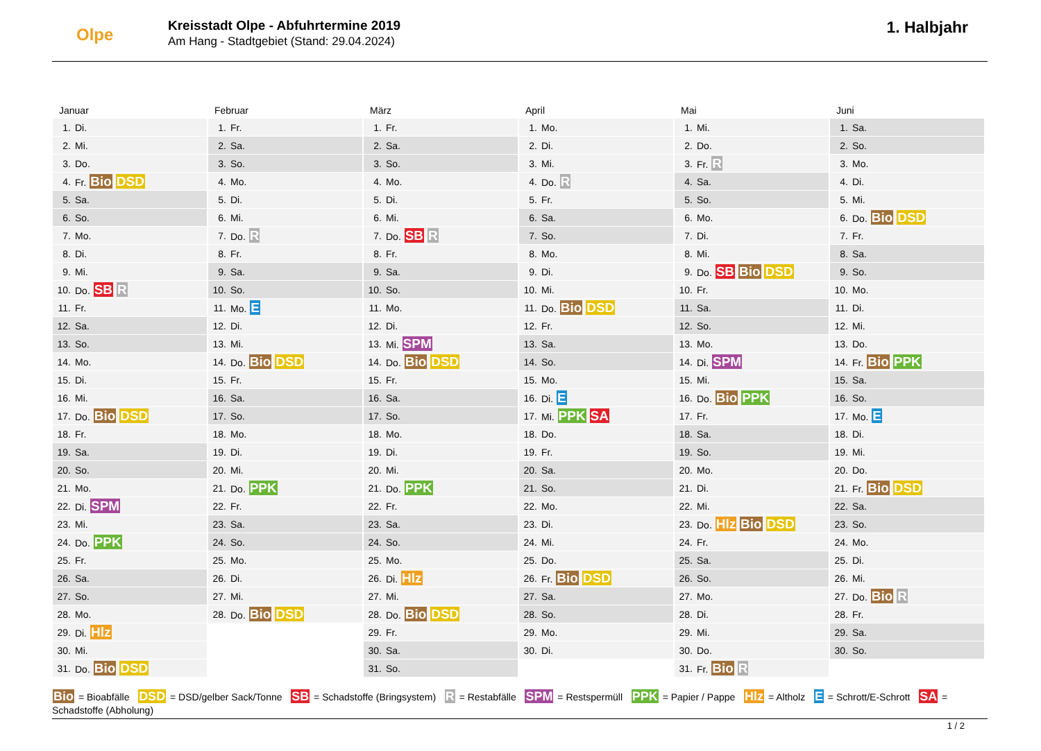Olpe
Kreisstadt Olpe - Abfuhrtermine 2019
Am Hang - Stadtgebiet (Stand: 29.04.2024)
1. Halbjahr
Januar
| 1. | Di. |
| 2. | Mi. |
| 3. | Do. |
| 4. | Fr. Bio DSD |
| 5. | Sa. |
| 6. | So. |
| 7. | Mo. |
| 8. | Di. |
| 9. | Mi. |
| 10. | Do. SB R |
| 11. | Fr. |
| 12. | Sa. |
| 13. | So. |
| 14. | Mo. |
| 15. | Di. |
| 16. | Mi. |
| 17. | Do. Bio DSD |
| 18. | Fr. |
| 19. | Sa. |
| 20. | So. |
| 21. | Mo. |
| 22. | Di. SPM |
| 23. | Mi. |
| 24. | Do. PPK |
| 25. | Fr. |
| 26. | Sa. |
| 27. | So. |
| 28. | Mo. |
| 29. | Di. Hlz |
| 30. | Mi. |
| 31. | Do. Bio DSD |
Februar
| 1. | Fr. |
| 2. | Sa. |
| 3. | So. |
| 4. | Mo. |
| 5. | Di. |
| 6. | Mi. |
| 7. | Do. R |
| 8. | Fr. |
| 9. | Sa. |
| 10. | So. |
| 11. | Mo. E |
| 12. | Di. |
| 13. | Mi. |
| 14. | Do. Bio DSD |
| 15. | Fr. |
| 16. | Sa. |
| 17. | So. |
| 18. | Mo. |
| 19. | Di. |
| 20. | Mi. |
| 21. | Do. PPK |
| 22. | Fr. |
| 23. | Sa. |
| 24. | So. |
| 25. | Mo. |
| 26. | Di. |
| 27. | Mi. |
| 28. | Do. Bio DSD |
März
| 1. | Fr. |
| 2. | Sa. |
| 3. | So. |
| 4. | Mo. |
| 5. | Di. |
| 6. | Mi. |
| 7. | Do. SB R |
| 8. | Fr. |
| 9. | Sa. |
| 10. | So. |
| 11. | Mo. |
| 12. | Di. |
| 13. | Mi. SPM |
| 14. | Do. Bio DSD |
| 15. | Fr. |
| 16. | Sa. |
| 17. | So. |
| 18. | Mo. |
| 19. | Di. |
| 20. | Mi. |
| 21. | Do. PPK |
| 22. | Fr. |
| 23. | Sa. |
| 24. | So. |
| 25. | Mo. |
| 26. | Di. Hlz |
| 27. | Mi. |
| 28. | Do. Bio DSD |
| 29. | Fr. |
| 30. | Sa. |
| 31. | So. |
April
| 1. | Mo. |
| 2. | Di. |
| 3. | Mi. |
| 4. | Do. R |
| 5. | Fr. |
| 6. | Sa. |
| 7. | So. |
| 8. | Mo. |
| 9. | Di. |
| 10. | Mi. |
| 11. | Do. Bio DSD |
| 12. | Fr. |
| 13. | Sa. |
| 14. | So. |
| 15. | Mo. |
| 16. | Di. E |
| 17. | Mi. PPK SA |
| 18. | Do. |
| 19. | Fr. |
| 20. | Sa. |
| 21. | So. |
| 22. | Mo. |
| 23. | Di. |
| 24. | Mi. |
| 25. | Do. |
| 26. | Fr. Bio DSD |
| 27. | Sa. |
| 28. | So. |
| 29. | Mo. |
| 30. | Di. |
Mai
| 1. | Mi. |
| 2. | Do. |
| 3. | Fr. R |
| 4. | Sa. |
| 5. | So. |
| 6. | Mo. |
| 7. | Di. |
| 8. | Mi. |
| 9. | Do. SB Bio DSD |
| 10. | Fr. |
| 11. | Sa. |
| 12. | So. |
| 13. | Mo. |
| 14. | Di. SPM |
| 15. | Mi. |
| 16. | Do. Bio PPK |
| 17. | Fr. |
| 18. | Sa. |
| 19. | So. |
| 20. | Mo. |
| 21. | Di. |
| 22. | Mi. |
| 23. | Do. Hlz Bio DSD |
| 24. | Fr. |
| 25. | Sa. |
| 26. | So. |
| 27. | Mo. |
| 28. | Di. |
| 29. | Mi. |
| 30. | Do. |
| 31. | Fr. Bio R |
Juni
| 1. | Sa. |
| 2. | So. |
| 3. | Mo. |
| 4. | Di. |
| 5. | Mi. |
| 6. | Do. Bio DSD |
| 7. | Fr. |
| 8. | Sa. |
| 9. | So. |
| 10. | Mo. |
| 11. | Di. |
| 12. | Mi. |
| 13. | Do. |
| 14. | Fr. Bio PPK |
| 15. | Sa. |
| 16. | So. |
| 17. | Mo. E |
| 18. | Di. |
| 19. | Mi. |
| 20. | Do. |
| 21. | Fr. Bio DSD |
| 22. | Sa. |
| 23. | So. |
| 24. | Mo. |
| 25. | Di. |
| 26. | Mi. |
| 27. | Do. Bio R |
| 28. | Fr. |
| 29. | Sa. |
| 30. | So. |
Bio = Bioabfälle DSD = DSD/gelber Sack/Tonne SB = Schadstoffe (Bringsystem) R = Restabfälle SPM = Restspermüll PPK = Papier / Pappe Hlz = Altholz E = Schrott/E-Schrott SA = Schadstoffe (Abholung)
1 / 2